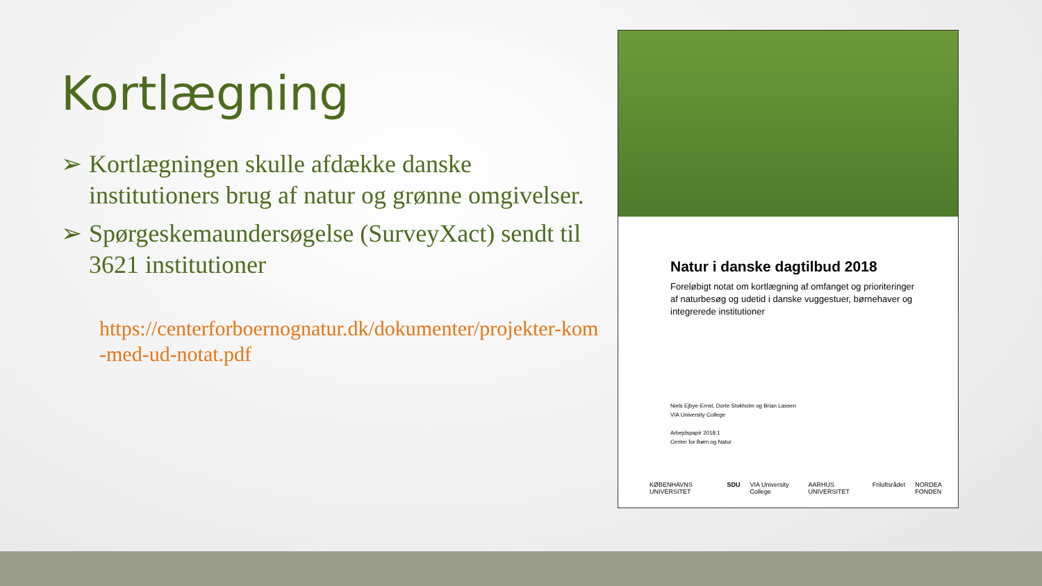Kortlægning
➢ Kortlægningen skulle afdække danske institutioners brug af natur og grønne omgivelser.
➢ Spørgeskemaundersøgelse (SurveyXact) sendt til 3621 institutioner
https://centerforboernognatur.dk/dokumenter/projekter-kom-med-ud-notat.pdf
Natur i danske dagtilbud 2018
Foreløbigt notat om kortlægning af omfanget og prioriteringer af naturbesøg og udetid i danske vuggestuer, børnehaver og integrerede institutioner
Niels Ejbye-Ernst, Dorte Stokholm og Brian Lassen
VIA University College
Arbejdspapir 2018:1
Center for Børn og Natur
KØBENHAVNS UNIVERSITET SDU VIA University College AARHUS UNIVERSITET Friluftsrådet NORDEA FONDEN